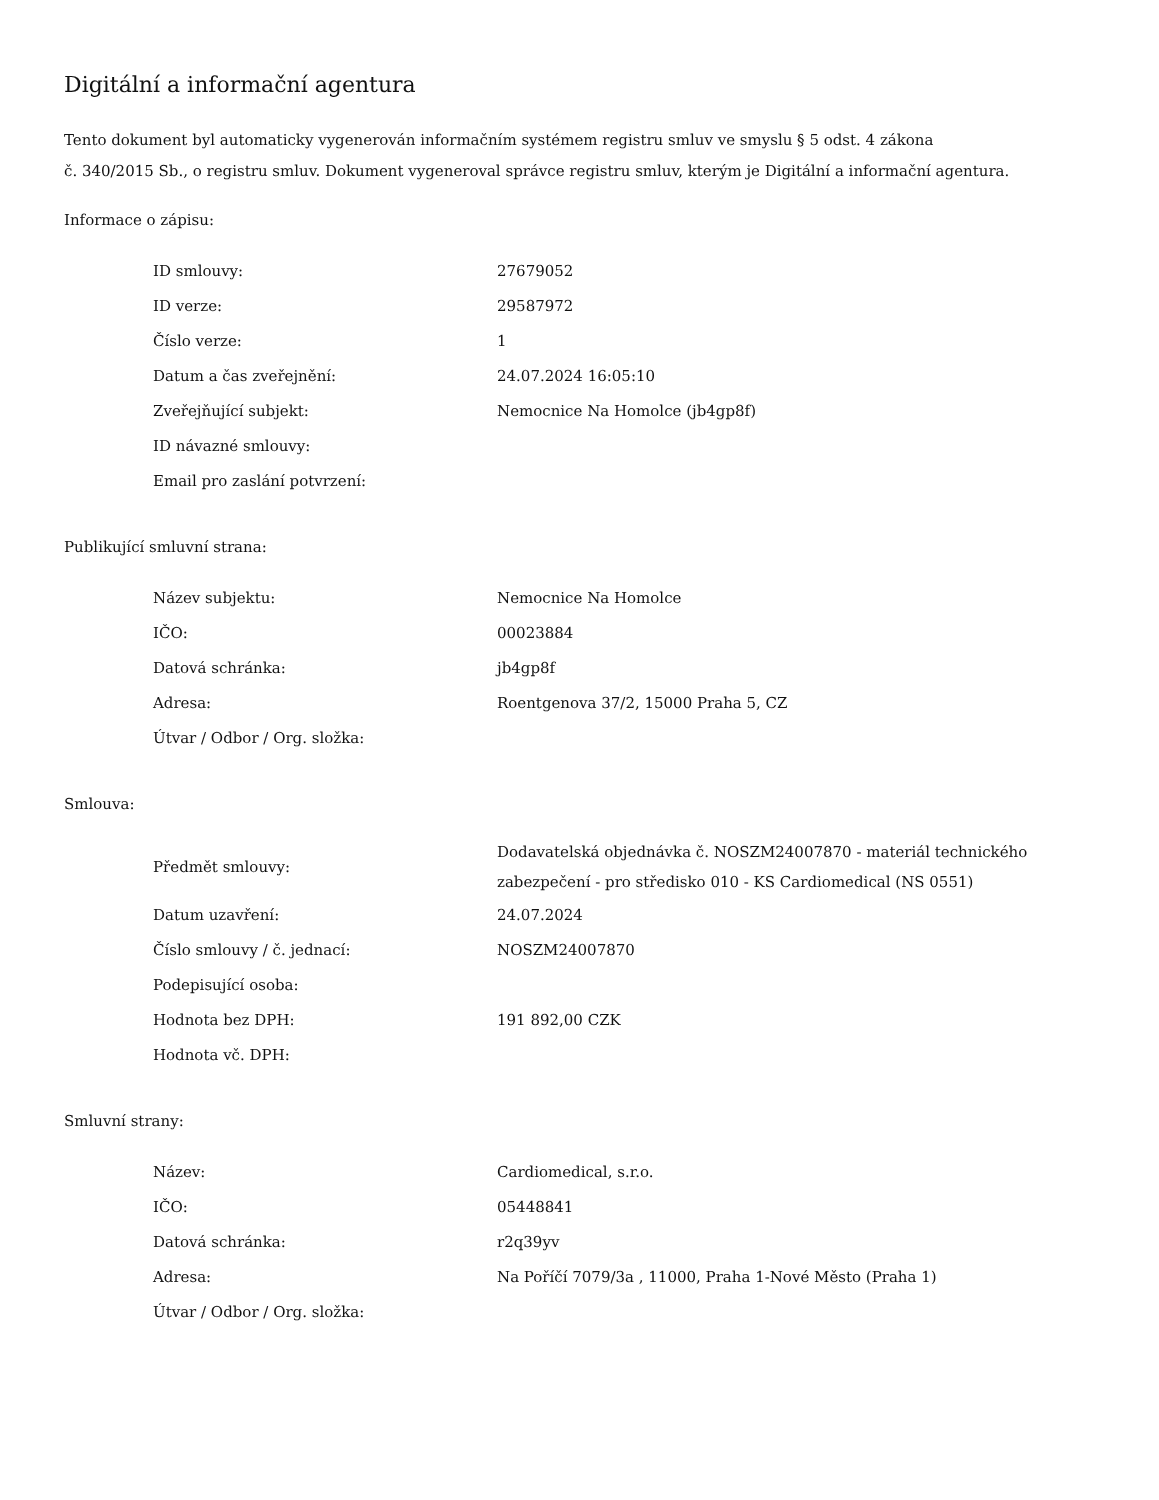Digitální a informační agentura
Tento dokument byl automaticky vygenerován informačním systémem registru smluv ve smyslu § 5 odst. 4 zákona
č. 340/2015 Sb., o registru smluv. Dokument vygeneroval správce registru smluv, kterým je Digitální a informační agentura.
Informace o zápisu:
| ID smlouvy: | 27679052 |
| ID verze: | 29587972 |
| Číslo verze: | 1 |
| Datum a čas zveřejnění: | 24.07.2024 16:05:10 |
| Zveřejňující subjekt: | Nemocnice Na Homolce (jb4gp8f) |
| ID návazné smlouvy: | |
| Email pro zaslání potvrzení: | |
Publikující smluvní strana:
| Název subjektu: | Nemocnice Na Homolce |
| IČO: | 00023884 |
| Datová schránka: | jb4gp8f |
| Adresa: | Roentgenova 37/2, 15000 Praha 5, CZ |
| Útvar / Odbor / Org. složka: | |
Smlouva:
| Předmět smlouvy: | Dodavatelská objednávka č. NOSZM24007870 - materiál technického zabezpečení - pro středisko 010 - KS Cardiomedical (NS 0551) |
| Datum uzavření: | 24.07.2024 |
| Číslo smlouvy / č. jednací: | NOSZM24007870 |
| Podepisující osoba: | |
| Hodnota bez DPH: | 191 892,00 CZK |
| Hodnota vč. DPH: | |
Smluvní strany:
| Název: | Cardiomedical, s.r.o. |
| IČO: | 05448841 |
| Datová schránka: | r2q39yv |
| Adresa: | Na Poříčí 7079/3a , 11000, Praha 1-Nové Město (Praha 1) |
| Útvar / Odbor / Org. složka: | |